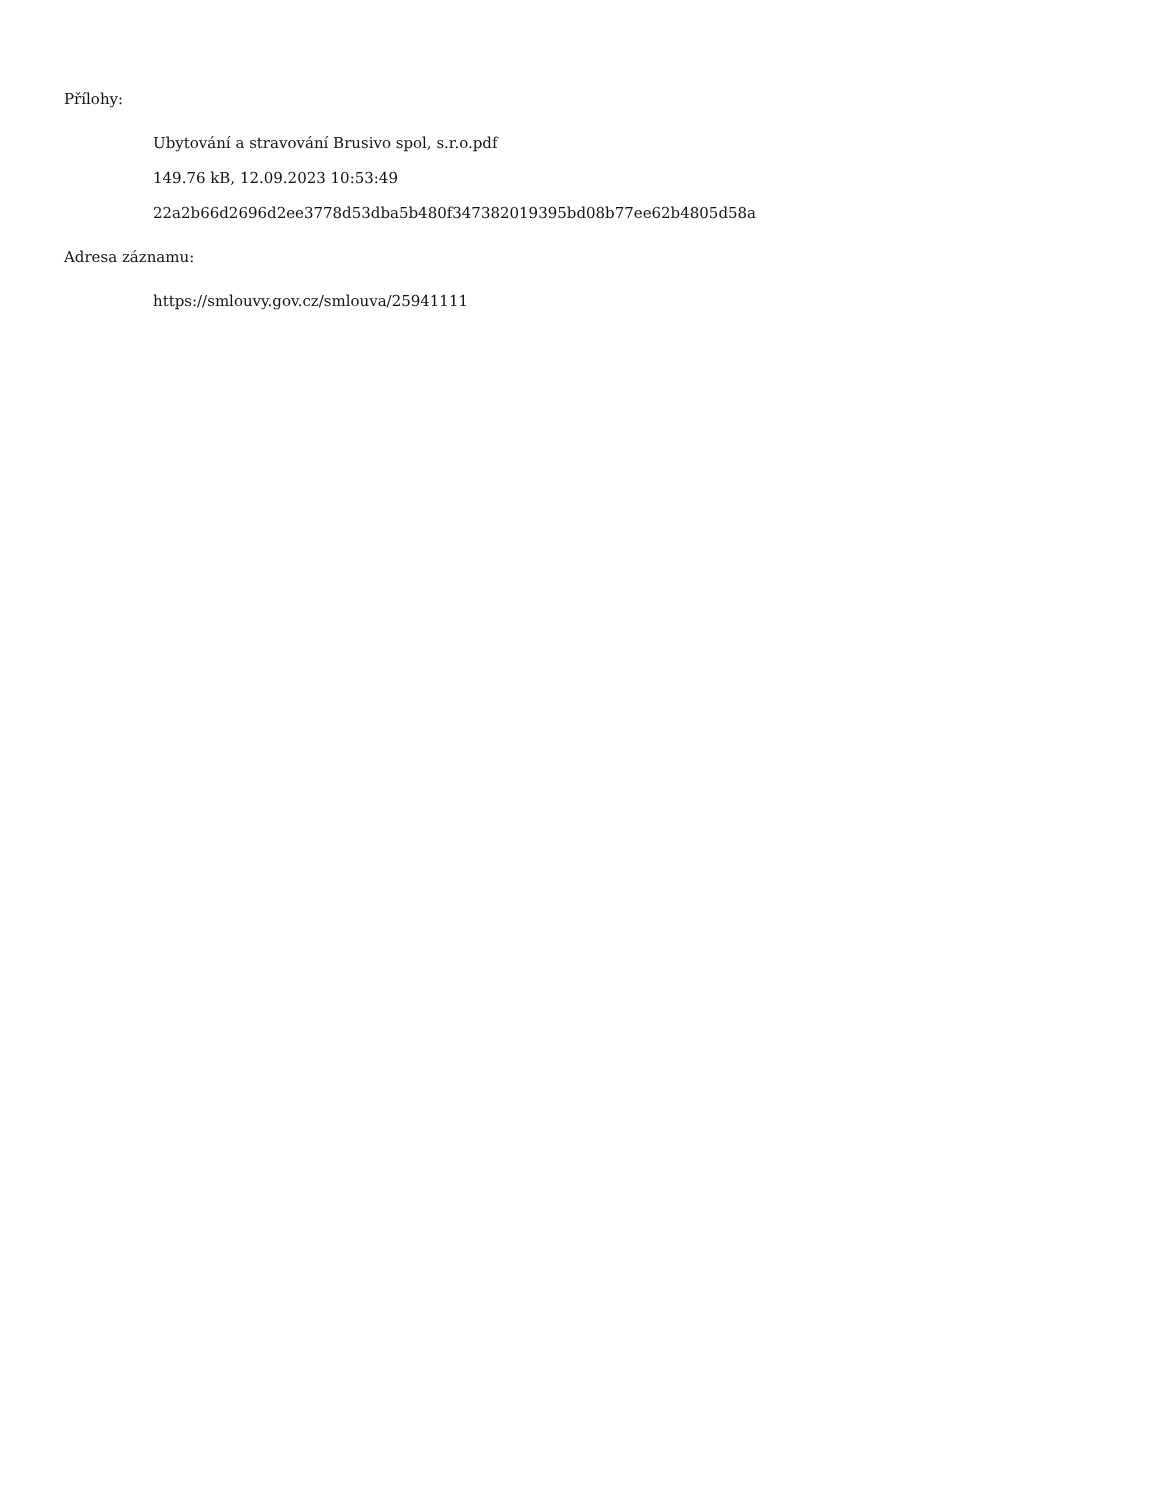Přílohy:
Ubytování a stravování Brusivo spol, s.r.o.pdf
149.76 kB, 12.09.2023 10:53:49
22a2b66d2696d2ee3778d53dba5b480f347382019395bd08b77ee62b4805d58a
Adresa záznamu:
https://smlouvy.gov.cz/smlouva/25941111